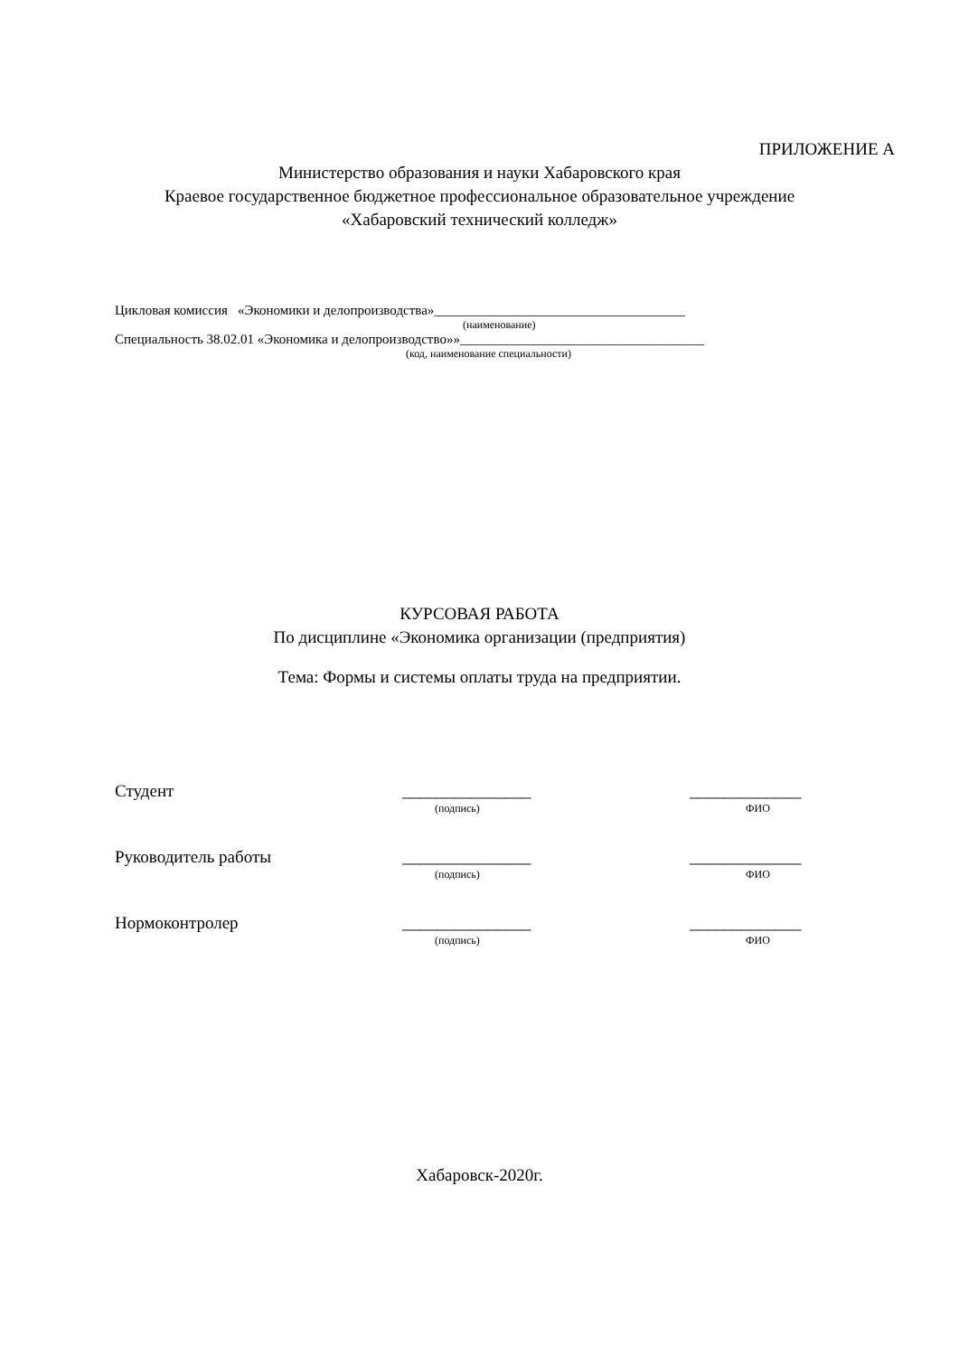ПРИЛОЖЕНИЕ А
Министерство образования и науки Хабаровского края
Краевое государственное бюджетное профессиональное образовательное учреждение
«Хабаровский технический колледж»
Цикловая комиссия «Экономики и делопроизводства»_____________________________________
(наименование)
Специальность 38.02.01 «Экономика и делопроизводство»»____________________________________
(код, наименование специальности)
КУРСОВАЯ РАБОТА
По дисциплине «Экономика организации (предприятия)
Тема: Формы и системы оплаты труда на предприятии.
| Студент | _______________ | _____________ |
| | (подпись) | ФИО |
| Руководитель работы | _______________ | _____________ |
| | (подпись) | ФИО |
| Нормоконтролер | _______________ | _____________ |
| | (подпись) | ФИО |
Хабаровск-2020г.